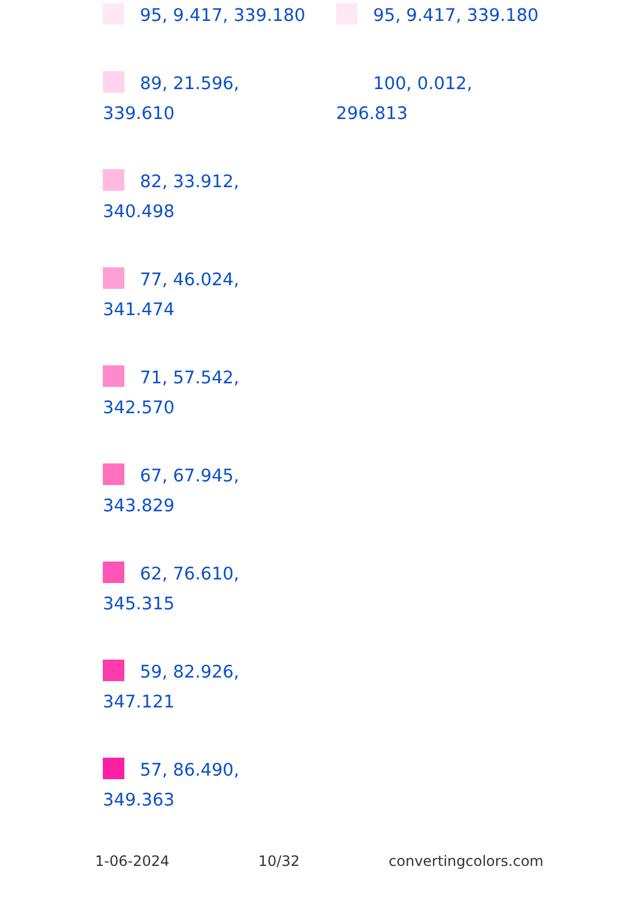95, 9.417, 339.180
89, 21.596, 339.610
82, 33.912, 340.498
77, 46.024, 341.474
71, 57.542, 342.570
67, 67.945, 343.829
62, 76.610, 345.315
59, 82.926, 347.121
57, 86.490, 349.363
95, 9.417, 339.180
100, 0.012, 296.813
1-06-2024 10/32 convertingcolors.com